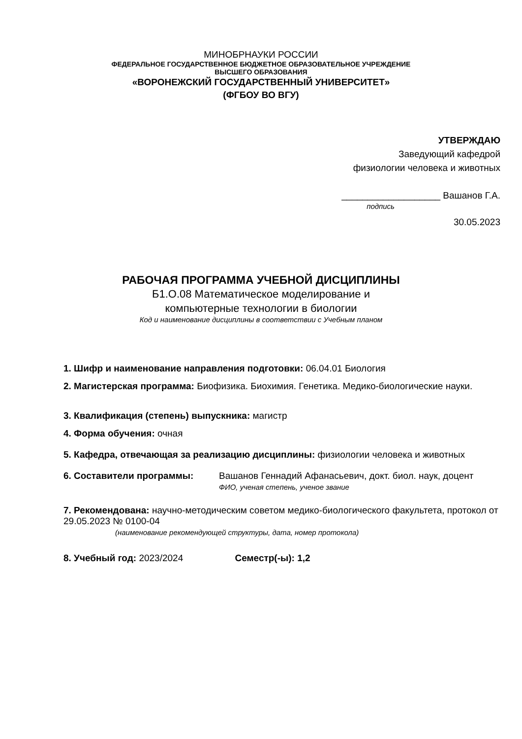МИНОБРНАУКИ РОССИИ
ФЕДЕРАЛЬНОЕ ГОСУДАРСТВЕННОЕ БЮДЖЕТНОЕ ОБРАЗОВАТЕЛЬНОЕ УЧРЕЖДЕНИЕ
ВЫСШЕГО ОБРАЗОВАНИЯ
«ВОРОНЕЖСКИЙ ГОСУДАРСТВЕННЫЙ УНИВЕРСИТЕТ»
(ФГБОУ ВО ВГУ)
УТВЕРЖДАЮ
Заведующий кафедрой
физиологии человека и животных
___________________ Вашанов Г.А.
подпись
30.05.2023
РАБОЧАЯ ПРОГРАММА УЧЕБНОЙ ДИСЦИПЛИНЫ
Б1.О.08 Математическое моделирование и
компьютерные технологии в биологии
Код и наименование дисциплины в соответствии с Учебным планом
1. Шифр и наименование направления подготовки: 06.04.01 Биология
2. Магистерская программа: Биофизика. Биохимия. Генетика. Медико-биологические науки.
3. Квалификация (степень) выпускника: магистр
4. Форма обучения: очная
5. Кафедра, отвечающая за реализацию дисциплины: физиологии человека и животных
6. Составители программы: Вашанов Геннадий Афанасьевич, докт. биол. наук, доцент
ФИО, ученая степень, ученое звание
7. Рекомендована: научно-методическим советом медико-биологического факультета, протокол от 29.05.2023 № 0100-04
(наименование рекомендующей структуры, дата, номер протокола)
8. Учебный год: 2023/2024 Семестр(-ы): 1,2